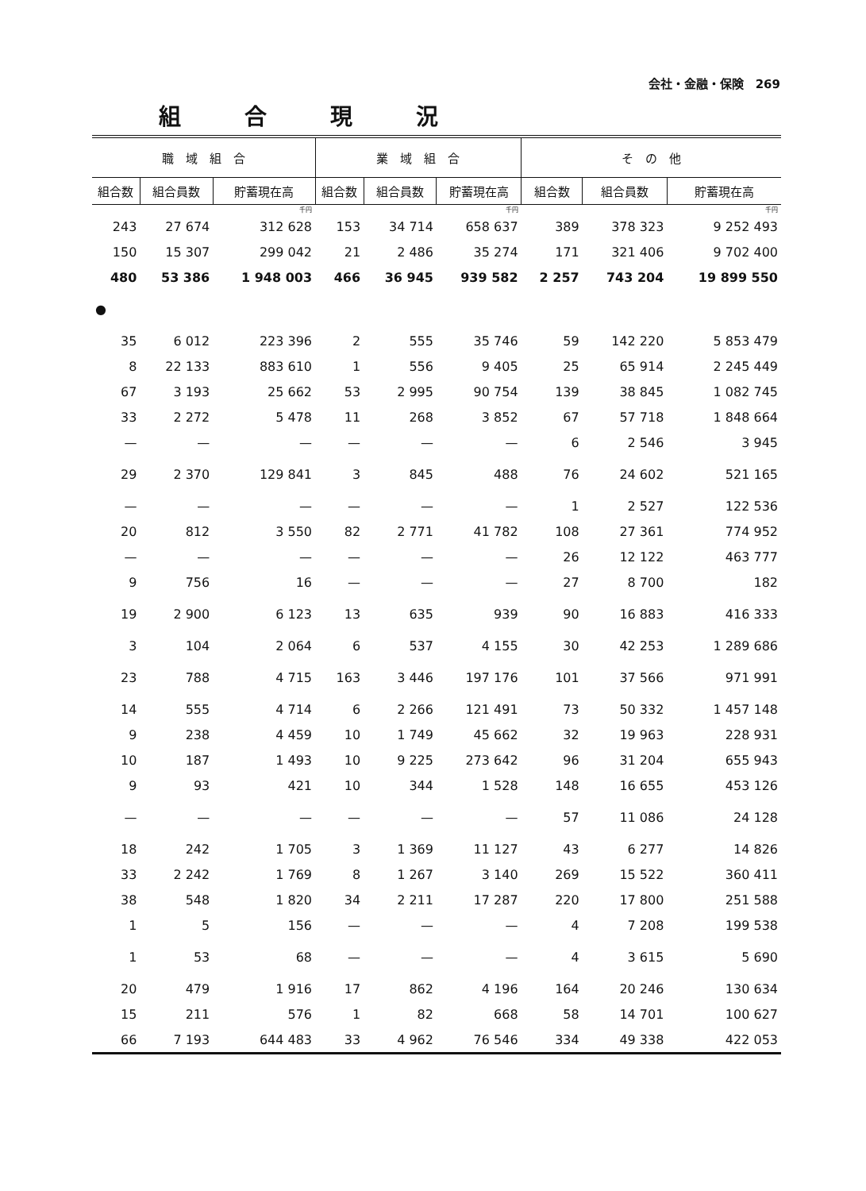会社・金融・保険　269
組合現況
| 職 域 組 合 | | | 業 域 組 合 | | | そ の 他 | | |
| --- | --- | --- | --- | --- | --- | --- | --- | --- |
| 組合数 | 組合員数 | 貯蓄現在高 | 組合数 | 組合員数 | 貯蓄現在高 | 組合数 | 組合員数 | 貯蓄現在高 |
| | | 千円 | | | 千円 | | | 千円 |
| 243 | 27 674 | 312 628 | 153 | 34 714 | 658 637 | 389 | 378 323 | 9 252 493 |
| 150 | 15 307 | 299 042 | 21 | 2 486 | 35 274 | 171 | 321 406 | 9 702 400 |
| 480 | 53 386 | 1 948 003 | 466 | 36 945 | 939 582 | 2 257 | 743 204 | 19 899 550 |
| ● | | | | | | | | |
| 35 | 6 012 | 223 396 | 2 | 555 | 35 746 | 59 | 142 220 | 5 853 479 |
| 8 | 22 133 | 883 610 | 1 | 556 | 9 405 | 25 | 65 914 | 2 245 449 |
| 67 | 3 193 | 25 662 | 53 | 2 995 | 90 754 | 139 | 38 845 | 1 082 745 |
| 33 | 2 272 | 5 478 | 11 | 268 | 3 852 | 67 | 57 718 | 1 848 664 |
| — | — | — | — | — | — | 6 | 2 546 | 3 945 |
| 29 | 2 370 | 129 841 | 3 | 845 | 488 | 76 | 24 602 | 521 165 |
| — | — | — | — | — | — | 1 | 2 527 | 122 536 |
| 20 | 812 | 3 550 | 82 | 2 771 | 41 782 | 108 | 27 361 | 774 952 |
| — | — | — | — | — | — | 26 | 12 122 | 463 777 |
| 9 | 756 | 16 | — | — | — | 27 | 8 700 | 182 |
| 19 | 2 900 | 6 123 | 13 | 635 | 939 | 90 | 16 883 | 416 333 |
| 3 | 104 | 2 064 | 6 | 537 | 4 155 | 30 | 42 253 | 1 289 686 |
| 23 | 788 | 4 715 | 163 | 3 446 | 197 176 | 101 | 37 566 | 971 991 |
| 14 | 555 | 4 714 | 6 | 2 266 | 121 491 | 73 | 50 332 | 1 457 148 |
| 9 | 238 | 4 459 | 10 | 1 749 | 45 662 | 32 | 19 963 | 228 931 |
| 10 | 187 | 1 493 | 10 | 9 225 | 273 642 | 96 | 31 204 | 655 943 |
| 9 | 93 | 421 | 10 | 344 | 1 528 | 148 | 16 655 | 453 126 |
| — | — | — | — | — | — | 57 | 11 086 | 24 128 |
| 18 | 242 | 1 705 | 3 | 1 369 | 11 127 | 43 | 6 277 | 14 826 |
| 33 | 2 242 | 1 769 | 8 | 1 267 | 3 140 | 269 | 15 522 | 360 411 |
| 38 | 548 | 1 820 | 34 | 2 211 | 17 287 | 220 | 17 800 | 251 588 |
| 1 | 5 | 156 | — | — | — | 4 | 7 208 | 199 538 |
| 1 | 53 | 68 | — | — | — | 4 | 3 615 | 5 690 |
| 20 | 479 | 1 916 | 17 | 862 | 4 196 | 164 | 20 246 | 130 634 |
| 15 | 211 | 576 | 1 | 82 | 668 | 58 | 14 701 | 100 627 |
| 66 | 7 193 | 644 483 | 33 | 4 962 | 76 546 | 334 | 49 338 | 422 053 |